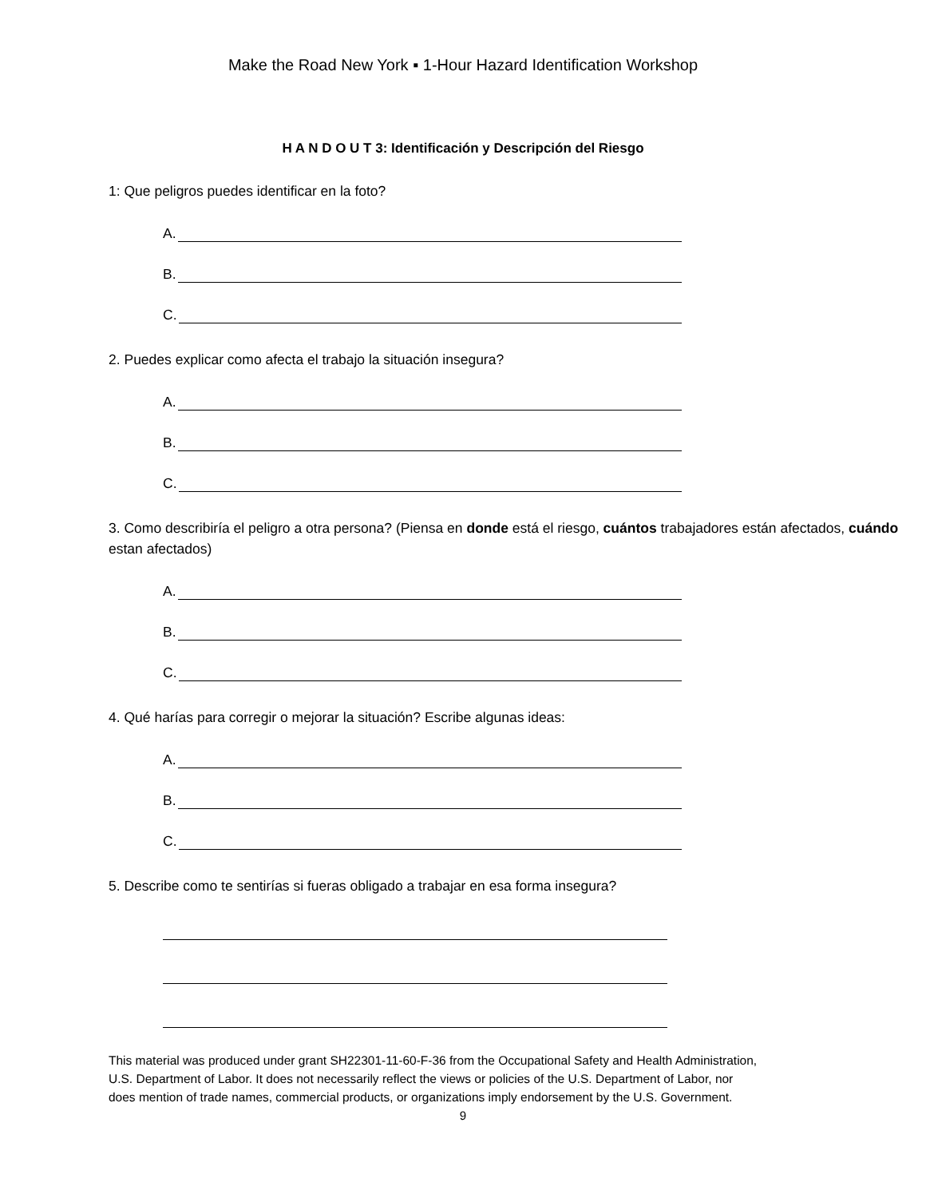Make the Road New York ▪ 1-Hour Hazard Identification Workshop
H A N D O U T 3: Identificación y Descripción del Riesgo
1: Que peligros puedes identificar en la foto?
A.
B.
C.
2. Puedes explicar como afecta el trabajo la situación insegura?
A.
B.
C.
3. Como describiría el peligro a otra persona? (Piensa en donde está el riesgo, cuántos trabajadores están afectados, cuándo estan afectados)
A.
B.
C.
4. Qué harías para corregir o mejorar la situación? Escribe algunas ideas:
A.
B.
C.
5. Describe como te sentirías si fueras obligado a trabajar en esa forma insegura?
This material was produced under grant SH22301-11-60-F-36 from the Occupational Safety and Health Administration, U.S. Department of Labor. It does not necessarily reflect the views or policies of the U.S. Department of Labor, nor does mention of trade names, commercial products, or organizations imply endorsement by the U.S. Government.
9